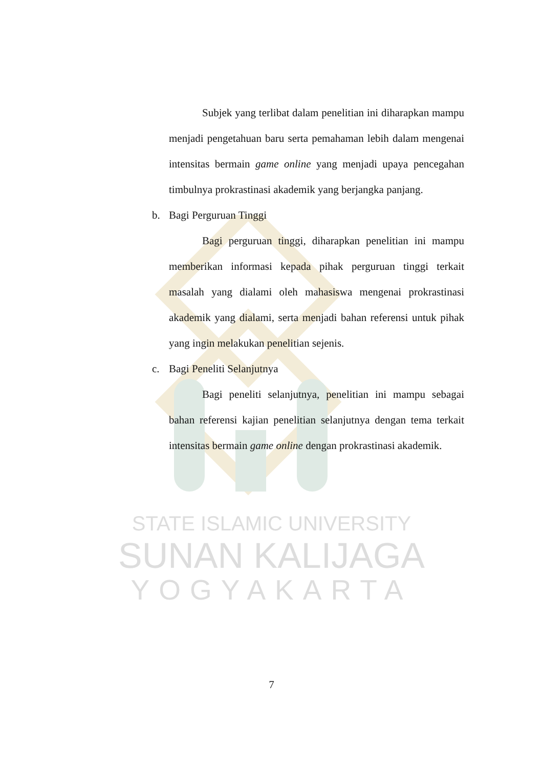STATE ISLAMIC UNIVERSITY
SUNAN KALIJAGA
YOGYAKARTA
Subjek yang terlibat dalam penelitian ini diharapkan mampu menjadi pengetahuan baru serta pemahaman lebih dalam mengenai intensitas bermain game online yang menjadi upaya pencegahan timbulnya prokrastinasi akademik yang berjangka panjang.
b. Bagi Perguruan Tinggi
Bagi perguruan tinggi, diharapkan penelitian ini mampu memberikan informasi kepada pihak perguruan tinggi terkait masalah yang dialami oleh mahasiswa mengenai prokrastinasi akademik yang dialami, serta menjadi bahan referensi untuk pihak yang ingin melakukan penelitian sejenis.
c. Bagi Peneliti Selanjutnya
Bagi peneliti selanjutnya, penelitian ini mampu sebagai bahan referensi kajian penelitian selanjutnya dengan tema terkait intensitas bermain game online dengan prokrastinasi akademik.
7